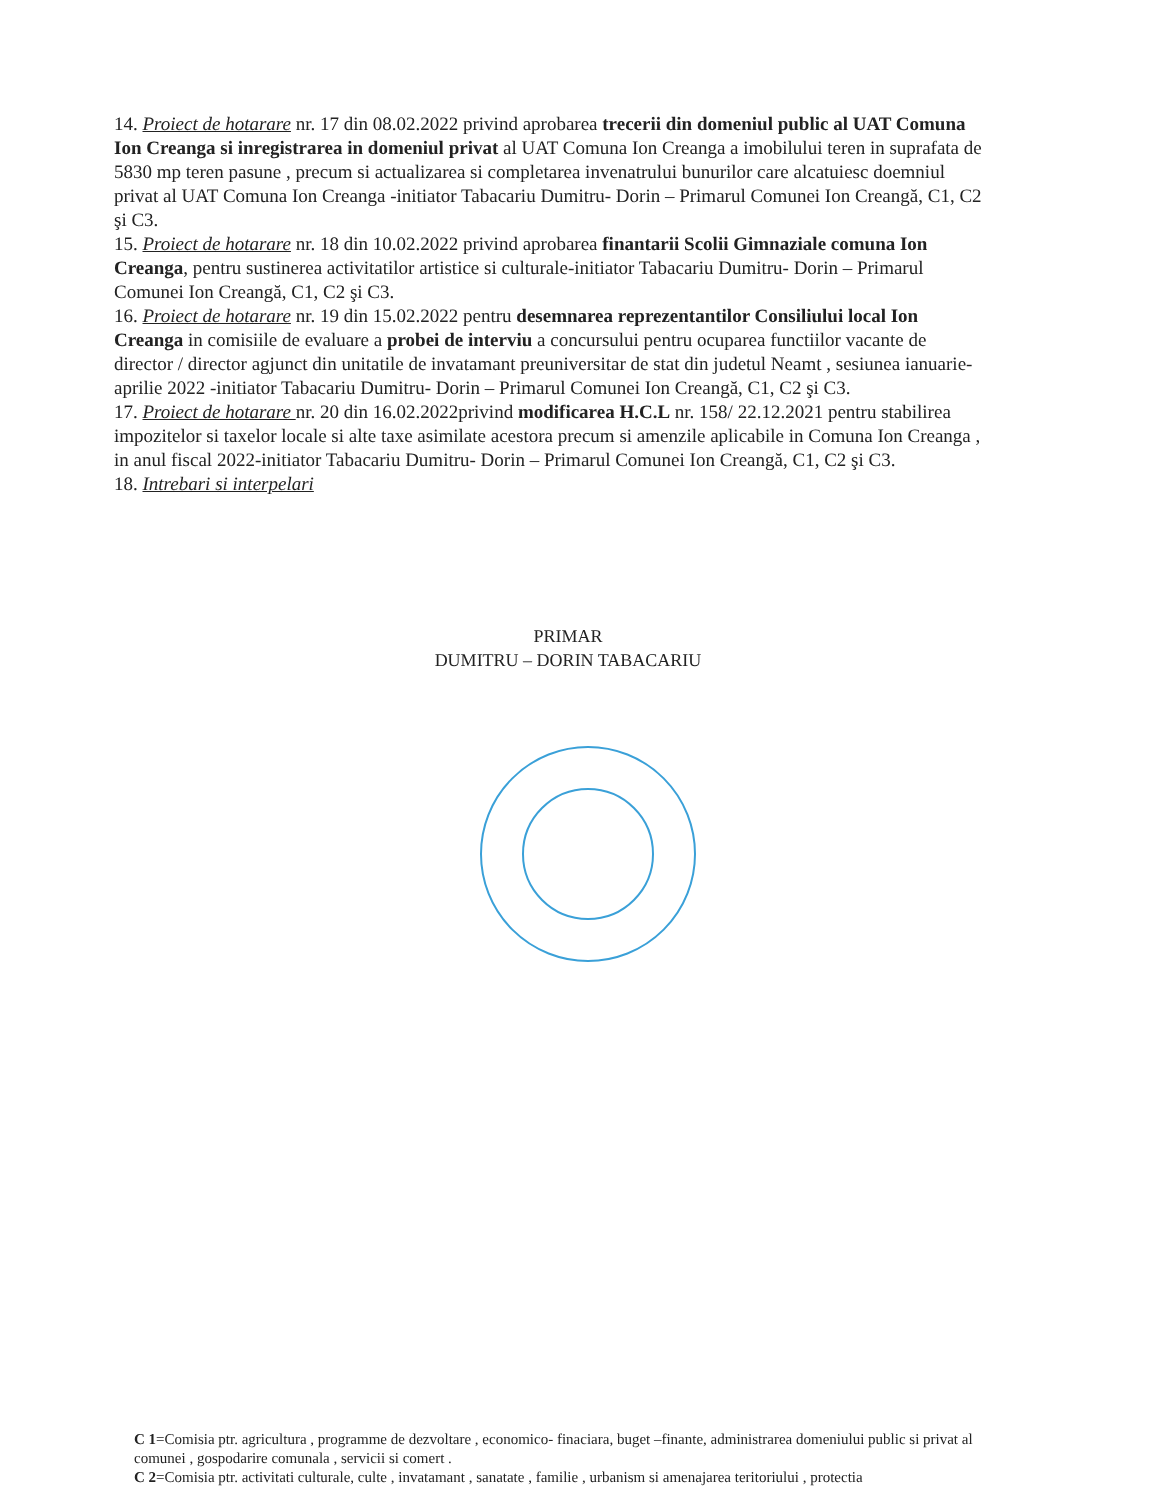14. Proiect de hotarare nr. 17 din 08.02.2022 privind aprobarea trecerii din domeniul public al UAT Comuna Ion Creanga si inregistrarea in domeniul privat al UAT Comuna Ion Creanga a imobilului teren in suprafata de 5830 mp teren pasune , precum si actualizarea si completarea invenatrului bunurilor care alcatuiesc doemniul privat al UAT Comuna Ion Creanga -initiator Tabacariu Dumitru- Dorin – Primarul Comunei Ion Creangă, C1, C2 şi C3.
15. Proiect de hotarare nr. 18 din 10.02.2022 privind aprobarea finantarii Scolii Gimnaziale comuna Ion Creanga, pentru sustinerea activitatilor artistice si culturale-initiator Tabacariu Dumitru- Dorin – Primarul Comunei Ion Creangă, C1, C2 şi C3.
16. Proiect de hotarare nr. 19 din 15.02.2022 pentru desemnarea reprezentantilor Consiliului local Ion Creanga in comisiile de evaluare a probei de interviu a concursului pentru ocuparea functiilor vacante de director / director agjunct din unitatile de invatamant preuniversitar de stat din judetul Neamt , sesiunea ianuarie- aprilie 2022 -initiator Tabacariu Dumitru- Dorin – Primarul Comunei Ion Creangă, C1, C2 şi C3.
17. Proiect de hotarare nr. 20 din 16.02.2022privind modificarea H.C.L nr. 158/ 22.12.2021 pentru stabilirea impozitelor si taxelor locale si alte taxe asimilate acestora precum si amenzile aplicabile in Comuna Ion Creanga , in anul fiscal 2022-initiator Tabacariu Dumitru- Dorin – Primarul Comunei Ion Creangă, C1, C2 şi C3.
18. Intrebari si interpelari
PRIMAR
DUMITRU – DORIN TABACARIU
C 1=Comisia ptr. agricultura , programme de dezvoltare , economico- finaciara, buget –finante, administrarea domeniului public si privat al comunei , gospodarire comunala , servicii si comert .
C 2=Comisia ptr. activitati culturale, culte , invatamant , sanatate , familie , urbanism si amenajarea teritoriului , protectia